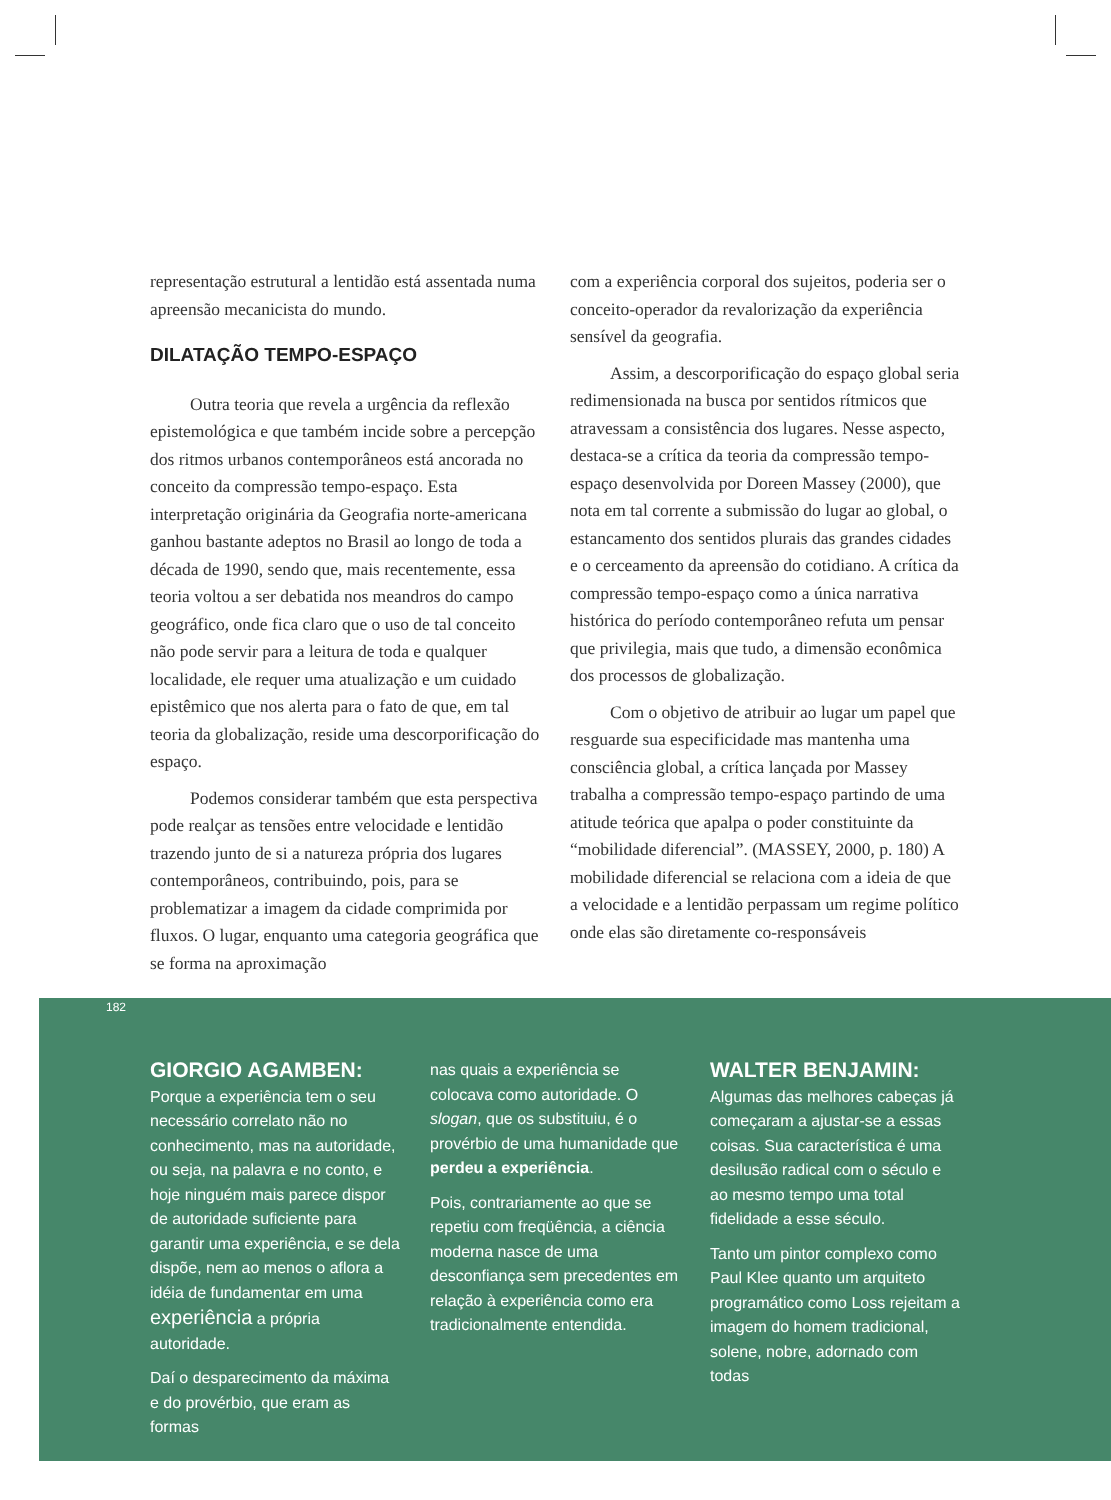representação estrutural a lentidão está assentada numa apreensão mecanicista do mundo.
DILATAÇÃO TEMPO-ESPAÇO
Outra teoria que revela a urgência da reflexão epistemológica e que também incide sobre a percepção dos ritmos urbanos contemporâneos está ancorada no conceito da compressão tempo-espaço. Esta interpretação originária da Geografia norte-americana ganhou bastante adeptos no Brasil ao longo de toda a década de 1990, sendo que, mais recentemente, essa teoria voltou a ser debatida nos meandros do campo geográfico, onde fica claro que o uso de tal conceito não pode servir para a leitura de toda e qualquer localidade, ele requer uma atualização e um cuidado epistêmico que nos alerta para o fato de que, em tal teoria da globalização, reside uma descorporificação do espaço.
Podemos considerar também que esta perspectiva pode realçar as tensões entre velocidade e lentidão trazendo junto de si a natureza própria dos lugares contemporâneos, contribuindo, pois, para se problematizar a imagem da cidade comprimida por fluxos. O lugar, enquanto uma categoria geográfica que se forma na aproximação
com a experiência corporal dos sujeitos, poderia ser o conceito-operador da revalorização da experiência sensível da geografia.
Assim, a descorporificação do espaço global seria redimensionada na busca por sentidos rítmicos que atravessam a consistência dos lugares. Nesse aspecto, destaca-se a crítica da teoria da compressão tempo-espaço desenvolvida por Doreen Massey (2000), que nota em tal corrente a submissão do lugar ao global, o estancamento dos sentidos plurais das grandes cidades e o cerceamento da apreensão do cotidiano. A crítica da compressão tempo-espaço como a única narrativa histórica do período contemporâneo refuta um pensar que privilegia, mais que tudo, a dimensão econômica dos processos de globalização.
Com o objetivo de atribuir ao lugar um papel que resguarde sua especificidade mas mantenha uma consciência global, a crítica lançada por Massey trabalha a compressão tempo-espaço partindo de uma atitude teórica que apalpa o poder constituinte da “mobilidade diferencial”. (MASSEY, 2000, p. 180) A mobilidade diferencial se relaciona com a ideia de que a velocidade e a lentidão perpassam um regime político onde elas são diretamente co-responsáveis
182
GIORGIO AGAMBEN: Porque a experiência tem o seu necessário correlato não no conhecimento, mas na autoridade, ou seja, na palavra e no conto, e hoje ninguém mais parece dispor de autoridade suficiente para garantir uma experiência, e se dela dispõe, nem ao menos o aflora a idéia de fundamentar em uma experiência a própria autoridade.
Daí o desparecimento da máxima e do provérbio, que eram as formas
nas quais a experiência se colocava como autoridade. O slogan, que os substituiu, é o provérbio de uma humanidade que perdeu a experiência.
Pois, contrariamente ao que se repetiu com freqüência, a ciência moderna nasce de uma desconfiança sem precedentes em relação à experiência como era tradicionalmente entendida.
WALTER BENJAMIN: Algumas das melhores cabeças já começaram a ajustar-se a essas coisas. Sua característica é uma desilusão radical com o século e ao mesmo tempo uma total fidelidade a esse século.
Tanto um pintor complexo como Paul Klee quanto um arquiteto programático como Loss rejeitam a imagem do homem tradicional, solene, nobre, adornado com todas